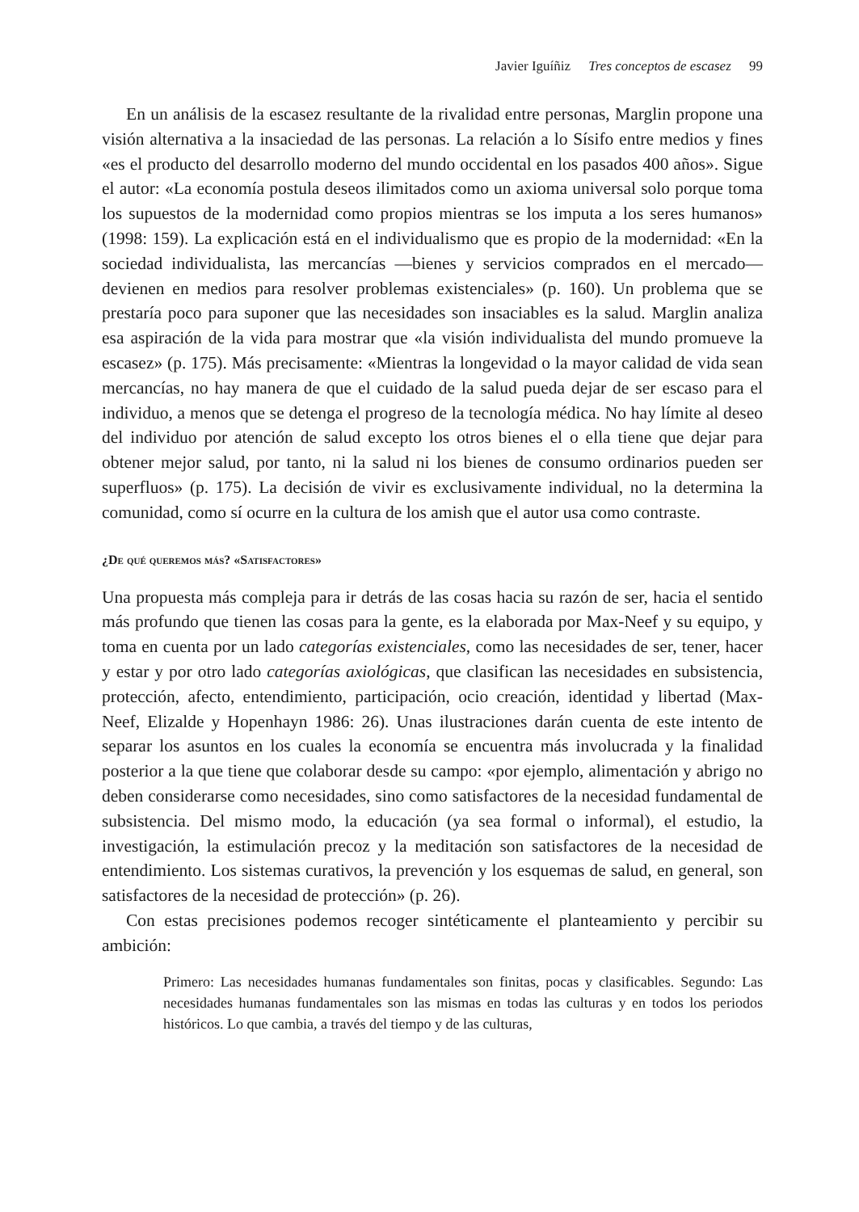Javier Iguíñiz Tres conceptos de escasez 99
En un análisis de la escasez resultante de la rivalidad entre personas, Marglin propone una visión alternativa a la insaciedad de las personas. La relación a lo Sísifo entre medios y fines «es el producto del desarrollo moderno del mundo occidental en los pasados 400 años». Sigue el autor: «La economía postula deseos ilimitados como un axioma universal solo porque toma los supuestos de la modernidad como propios mientras se los imputa a los seres humanos» (1998: 159). La explicación está en el individualismo que es propio de la modernidad: «En la sociedad individualista, las mercancías —bienes y servicios comprados en el mercado— devienen en medios para resolver problemas existenciales» (p. 160). Un problema que se prestaría poco para suponer que las necesidades son insaciables es la salud. Marglin analiza esa aspiración de la vida para mostrar que «la visión individualista del mundo promueve la escasez» (p. 175). Más precisamente: «Mientras la longevidad o la mayor calidad de vida sean mercancías, no hay manera de que el cuidado de la salud pueda dejar de ser escaso para el individuo, a menos que se detenga el progreso de la tecnología médica. No hay límite al deseo del individuo por atención de salud excepto los otros bienes el o ella tiene que dejar para obtener mejor salud, por tanto, ni la salud ni los bienes de consumo ordinarios pueden ser superfluos» (p. 175). La decisión de vivir es exclusivamente individual, no la determina la comunidad, como sí ocurre en la cultura de los amish que el autor usa como contraste.
¿De qué queremos más? «Satisfactores»
Una propuesta más compleja para ir detrás de las cosas hacia su razón de ser, hacia el sentido más profundo que tienen las cosas para la gente, es la elaborada por Max-Neef y su equipo, y toma en cuenta por un lado categorías existenciales, como las necesidades de ser, tener, hacer y estar y por otro lado categorías axiológicas, que clasifican las necesidades en subsistencia, protección, afecto, entendimiento, participación, ocio creación, identidad y libertad (Max-Neef, Elizalde y Hopenhayn 1986: 26). Unas ilustraciones darán cuenta de este intento de separar los asuntos en los cuales la economía se encuentra más involucrada y la finalidad posterior a la que tiene que colaborar desde su campo: «por ejemplo, alimentación y abrigo no deben considerarse como necesidades, sino como satisfactores de la necesidad fundamental de subsistencia. Del mismo modo, la educación (ya sea formal o informal), el estudio, la investigación, la estimulación precoz y la meditación son satisfactores de la necesidad de entendimiento. Los sistemas curativos, la prevención y los esquemas de salud, en general, son satisfactores de la necesidad de protección» (p. 26).
Con estas precisiones podemos recoger sintéticamente el planteamiento y percibir su ambición:
Primero: Las necesidades humanas fundamentales son finitas, pocas y clasificables. Segundo: Las necesidades humanas fundamentales son las mismas en todas las culturas y en todos los periodos históricos. Lo que cambia, a través del tiempo y de las culturas,